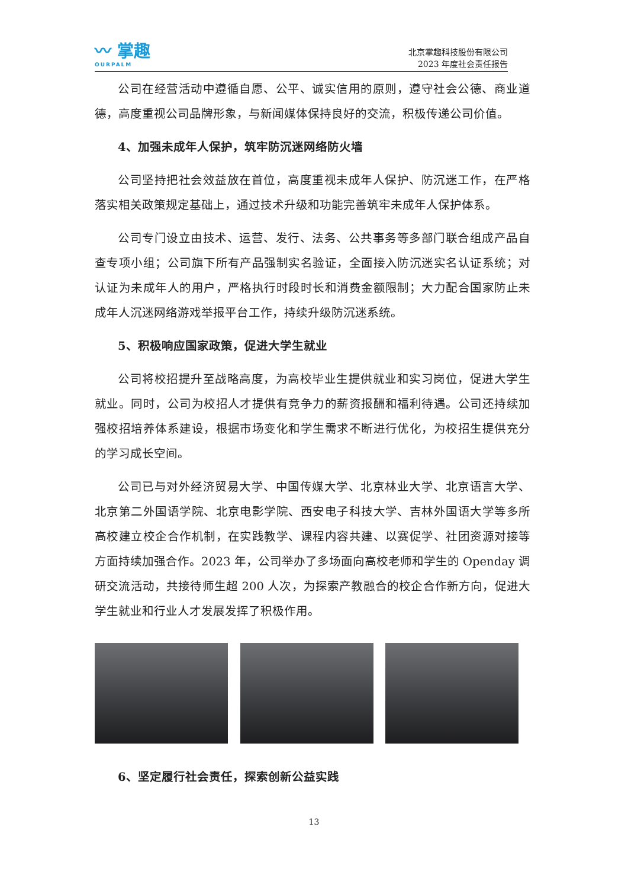〰 掌趣
OURPALM
北京掌趣科技股份有限公司
2023 年度社会责任报告
公司在经营活动中遵循自愿、公平、诚实信用的原则，遵守社会公德、商业道德，高度重视公司品牌形象，与新闻媒体保持良好的交流，积极传递公司价值。
4、加强未成年人保护，筑牢防沉迷网络防火墙
公司坚持把社会效益放在首位，高度重视未成年人保护、防沉迷工作，在严格落实相关政策规定基础上，通过技术升级和功能完善筑牢未成年人保护体系。
公司专门设立由技术、运营、发行、法务、公共事务等多部门联合组成产品自查专项小组；公司旗下所有产品强制实名验证，全面接入防沉迷实名认证系统；对认证为未成年人的用户，严格执行时段时长和消费金额限制；大力配合国家防止未成年人沉迷网络游戏举报平台工作，持续升级防沉迷系统。
5、积极响应国家政策，促进大学生就业
公司将校招提升至战略高度，为高校毕业生提供就业和实习岗位，促进大学生就业。同时，公司为校招人才提供有竞争力的薪资报酬和福利待遇。公司还持续加强校招培养体系建设，根据市场变化和学生需求不断进行优化，为校招生提供充分的学习成长空间。
公司已与对外经济贸易大学、中国传媒大学、北京林业大学、北京语言大学、北京第二外国语学院、北京电影学院、西安电子科技大学、吉林外国语大学等多所高校建立校企合作机制，在实践教学、课程内容共建、以赛促学、社团资源对接等方面持续加强合作。2023 年，公司举办了多场面向高校老师和学生的 Openday 调研交流活动，共接待师生超 200 人次，为探索产教融合的校企合作新方向，促进大学生就业和行业人才发展发挥了积极作用。
6、坚定履行社会责任，探索创新公益实践
13